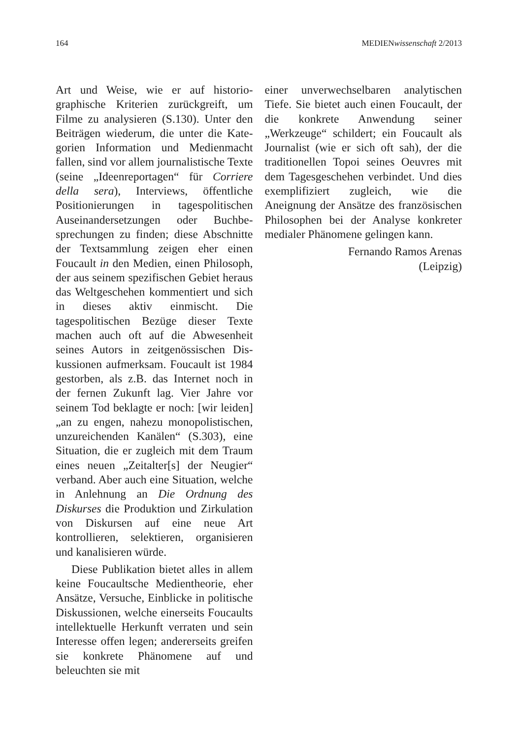164 MEDIENwissenschaft 2/2013
Art und Weise, wie er auf historio­graphische Kriterien zurückgreift, um Filme zu analysieren (S.130). Unter den Beiträgen wiederum, die unter die Kate­gorien Information und Medienmacht fallen, sind vor allem journalistische Texte (seine „Ideenreportagen“ für Cor­riere della sera), Interviews, öffentliche Positionierungen in tagespolitischen Auseinandersetzungen oder Buchbe­sprechungen zu finden; diese Abschnitte der Textsammlung zeigen eher einen Foucault in den Medien, einen Philo­soph, der aus seinem spezifischen Gebiet heraus das Weltgeschehen kommentiert und sich in dieses aktiv einmischt. Die tagespolitischen Bezüge dieser Texte machen auch oft auf die Abwesenheit seines Autors in zeitgenössischen Dis­kussionen aufmerksam. Foucault ist 1984 gestorben, als z.B. das Internet noch in der fernen Zukunft lag. Vier Jahre vor seinem Tod beklagte er noch: [wir leiden] „an zu engen, nahezu mono­polistischen, unzureichenden Kanälen“ (S.303), eine Situation, die er zugleich mit dem Traum eines neuen „Zeitalter[s] der Neugier“ verband. Aber auch eine Situation, welche in Anlehnung an Die Ordnung des Diskurses die Produktion und Zirkulation von Diskursen auf eine neue Art kontrollieren, selektieren, organisieren und kanalisieren würde.
Diese Publikation bietet alles in allem keine Foucaultsche Medienthe­orie, eher Ansätze, Versuche, Einbli­cke in politische Diskussionen, welche einerseits Foucaults intellektuelle Her­kunft verraten und sein Interesse offen legen; andererseits greifen sie konkrete Phänomene auf und beleuchten sie mit
einer unverwechselbaren analytischen Tiefe. Sie bietet auch einen Foucault, der die konkrete Anwendung seiner „Werkzeuge“ schildert; ein Foucault als Journalist (wie er sich oft sah), der die traditionellen Topoi seines Oeuv­res mit dem Tagesgeschehen verbindet. Und dies exemplifiziert zugleich, wie die Aneignung der Ansätze des fran­zösischen Philosophen bei der Analyse konkreter medialer Phänomene gelin­gen kann.
Fernando Ramos Arenas
(Leipzig)